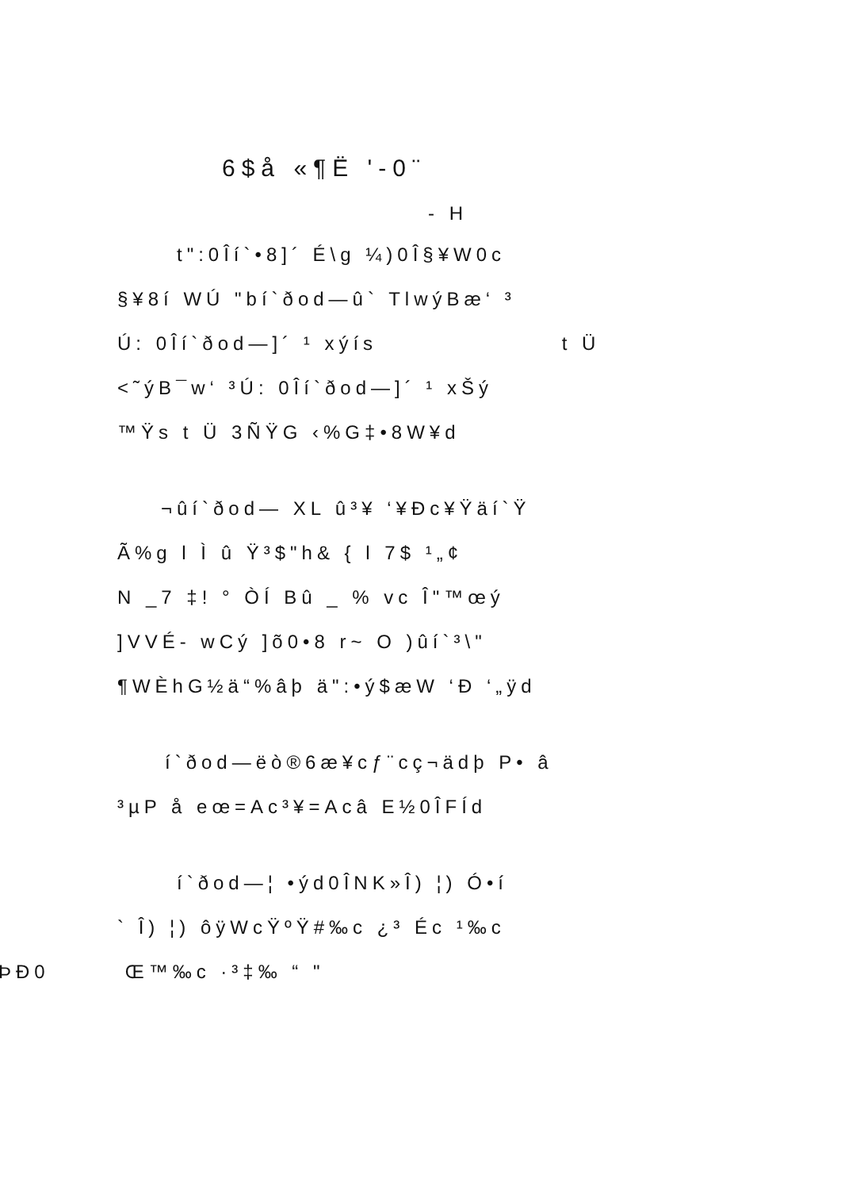6$å «¶Ë '-0¨
- H
t":0Îí`•8]´ É\g ¼)0Î§¥W0c
§¥8í WÚ "bí`ðod—û` TlwýBæ‘ ³
Ú: 0Îí`ðod—]´ ¹ xýís t Ü
<˜ýB¯w‘ ³Ú: 0Îí`ðod—]´ ¹ xŠý
™Ÿs t Ü 3ÑŸG ‹%G‡•8W¥d
¬ûí`ðod— XL û³¥ ‘¥Ðc¥Ÿäí`Ÿ
Ã%g l Ì û Ÿ³$"h& { l 7$ ¹„¢
N _7 ‡! ° ÒÍ Bû _ % vc Î"™œý
]VVÉ- wCý ]õ0•8 r~ O )ûí`³\"
¶WÈhG½ä“%âþ ä":•ý$æW ‘Ð ‘„ÿd
í`ðod—ëò®6æ¥cƒ¨cç¬ädþ P• â
³µP å eœ=Ac³¥=Acâ E½0ÎFÍd
í`ðod—¦ •ýd0ÎNK»Î) ¦) Ó•í
` Î) ¦) ôÿWcŸºŸ#‰c ¿³ Éc ¹‰c
ÞÐ0 Œ™‰c ·³‡‰ “ "